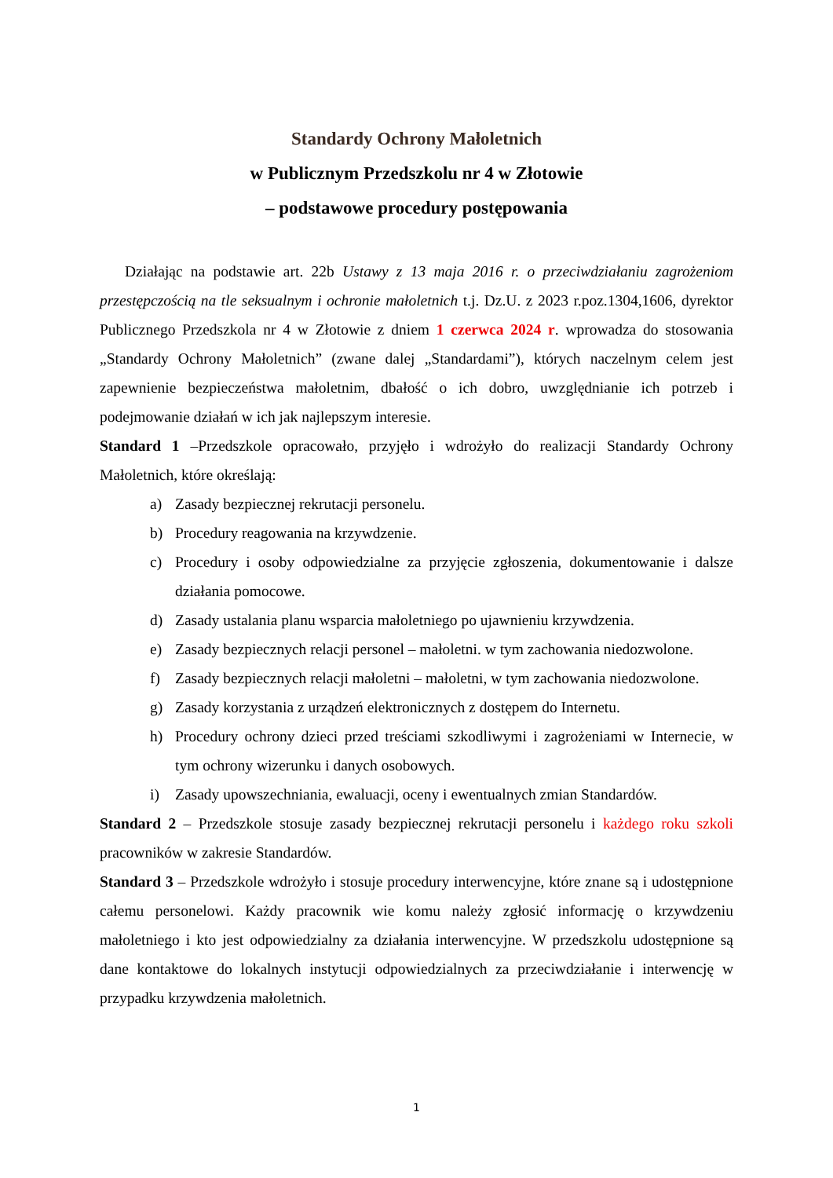Standardy Ochrony Małoletnich
w Publicznym Przedszkolu nr 4 w Złotowie
– podstawowe procedury postępowania
Działając na podstawie art. 22b Ustawy z 13 maja 2016 r. o przeciwdziałaniu zagrożeniom przestępczością na tle seksualnym i ochronie małoletnich t.j. Dz.U. z 2023 r.poz.1304,1606, dyrektor Publicznego Przedszkola nr 4 w Złotowie z dniem 1 czerwca 2024 r. wprowadza do stosowania „Standardy Ochrony Małoletnich” (zwane dalej „Standardami”), których naczelnym celem jest zapewnienie bezpieczeństwa małoletnim, dbałość o ich dobro, uwzględnianie ich potrzeb i podejmowanie działań w ich jak najlepszym interesie.
Standard 1 –Przedszkole opracowało, przyjęło i wdrożyło do realizacji Standardy Ochrony Małoletnich, które określają:
a) Zasady bezpiecznej rekrutacji personelu.
b) Procedury reagowania na krzywdzenie.
c) Procedury i osoby odpowiedzialne za przyjęcie zgłoszenia, dokumentowanie i dalsze działania pomocowe.
d) Zasady ustalania planu wsparcia małoletniego po ujawnieniu krzywdzenia.
e) Zasady bezpiecznych relacji personel – małoletni. w tym zachowania niedozwolone.
f) Zasady bezpiecznych relacji małoletni – małoletni, w tym zachowania niedozwolone.
g) Zasady korzystania z urządzeń elektronicznych z dostępem do Internetu.
h) Procedury ochrony dzieci przed treściami szkodliwymi i zagrożeniami w Internecie, w tym ochrony wizerunku i danych osobowych.
i) Zasady upowszechniania, ewaluacji, oceny i ewentualnych zmian Standardów.
Standard 2 – Przedszkole stosuje zasady bezpiecznej rekrutacji personelu i każdego roku szkoli pracowników w zakresie Standardów.
Standard 3 – Przedszkole wdrożyło i stosuje procedury interwencyjne, które znane są i udostępnione całemu personelowi. Każdy pracownik wie komu należy zgłosić informację o krzywdzeniu małoletniego i kto jest odpowiedzialny za działania interwencyjne. W przedszkolu udostępnione są dane kontaktowe do lokalnych instytucji odpowiedzialnych za przeciwdziałanie i interwencję w przypadku krzywdzenia małoletnich.
1